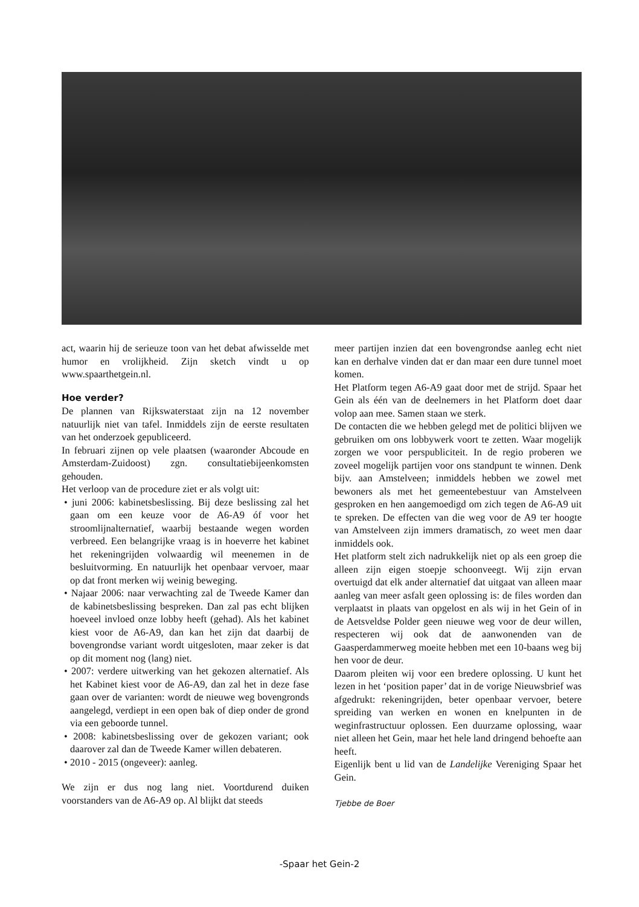act, waarin hij de serieuze toon van het debat afwisselde met humor en vrolijkheid. Zijn sketch vindt u op www.spaarthetgein.nl.
Hoe verder?
De plannen van Rijkswaterstaat zijn na 12 november natuurlijk niet van tafel. Inmiddels zijn de eerste resultaten van het onderzoek gepubliceerd.
In februari zijnen op vele plaatsen (waaronder Abcoude en Amsterdam-Zuidoost) zgn. consultatiebijeenkomsten gehouden.
Het verloop van de procedure ziet er als volgt uit:
• juni 2006: kabinetsbeslissing. Bij deze beslissing zal het gaan om een keuze voor de A6-A9 óf voor het stroomlijnalternatief, waarbij bestaande wegen worden verbreed. Een belangrijke vraag is in hoeverre het kabinet het rekeningrijden volwaardig wil meenemen in de besluitvorming. En natuurlijk het openbaar vervoer, maar op dat front merken wij weinig beweging.
• Najaar 2006: naar verwachting zal de Tweede Kamer dan de kabinetsbeslissing bespreken. Dan zal pas echt blijken hoeveel invloed onze lobby heeft (gehad). Als het kabinet kiest voor de A6-A9, dan kan het zijn dat daarbij de bovengrondse variant wordt uitgesloten, maar zeker is dat op dit moment nog (lang) niet.
• 2007: verdere uitwerking van het gekozen alternatief. Als het Kabinet kiest voor de A6-A9, dan zal het in deze fase gaan over de varianten: wordt de nieuwe weg bovengronds aangelegd, verdiept in een open bak of diep onder de grond via een geboorde tunnel.
• 2008: kabinetsbeslissing over de gekozen variant; ook daarover zal dan de Tweede Kamer willen debateren.
• 2010 - 2015 (ongeveer): aanleg.
We zijn er dus nog lang niet. Voortdurend duiken voorstanders van de A6-A9 op. Al blijkt dat steeds
meer partijen inzien dat een bovengrondse aanleg echt niet kan en derhalve vinden dat er dan maar een dure tunnel moet komen.
Het Platform tegen A6-A9 gaat door met de strijd. Spaar het Gein als één van de deelnemers in het Platform doet daar volop aan mee. Samen staan we sterk.
De contacten die we hebben gelegd met de politici blijven we gebruiken om ons lobbywerk voort te zetten. Waar mogelijk zorgen we voor perspubliciteit. In de regio proberen we zoveel mogelijk partijen voor ons standpunt te winnen. Denk bijv. aan Amstelveen; inmiddels hebben we zowel met bewoners als met het gemeentebestuur van Amstelveen gesproken en hen aangemoedigd om zich tegen de A6-A9 uit te spreken. De effecten van die weg voor de A9 ter hoogte van Amstelveen zijn immers dramatisch, zo weet men daar inmiddels ook.
Het platform stelt zich nadrukkelijk niet op als een groep die alleen zijn eigen stoepje schoonveegt. Wij zijn ervan overtuigd dat elk ander alternatief dat uitgaat van alleen maar aanleg van meer asfalt geen oplossing is: de files worden dan verplaatst in plaats van opgelost en als wij in het Gein of in de Aetsveldse Polder geen nieuwe weg voor de deur willen, respecteren wij ook dat de aanwonenden van de Gaasperdammerweg moeite hebben met een 10-baans weg bij hen voor de deur.
Daarom pleiten wij voor een bredere oplossing. U kunt het lezen in het ‘position paper’ dat in de vorige Nieuwsbrief was afgedrukt: rekeningrijden, beter openbaar vervoer, betere spreiding van werken en wonen en knelpunten in de weginfrastructuur oplossen. Een duurzame oplossing, waar niet alleen het Gein, maar het hele land dringend behoefte aan heeft.
Eigenlijk bent u lid van de Landelijke Vereniging Spaar het Gein.
Tjebbe de Boer
-Spaar het Gein-2